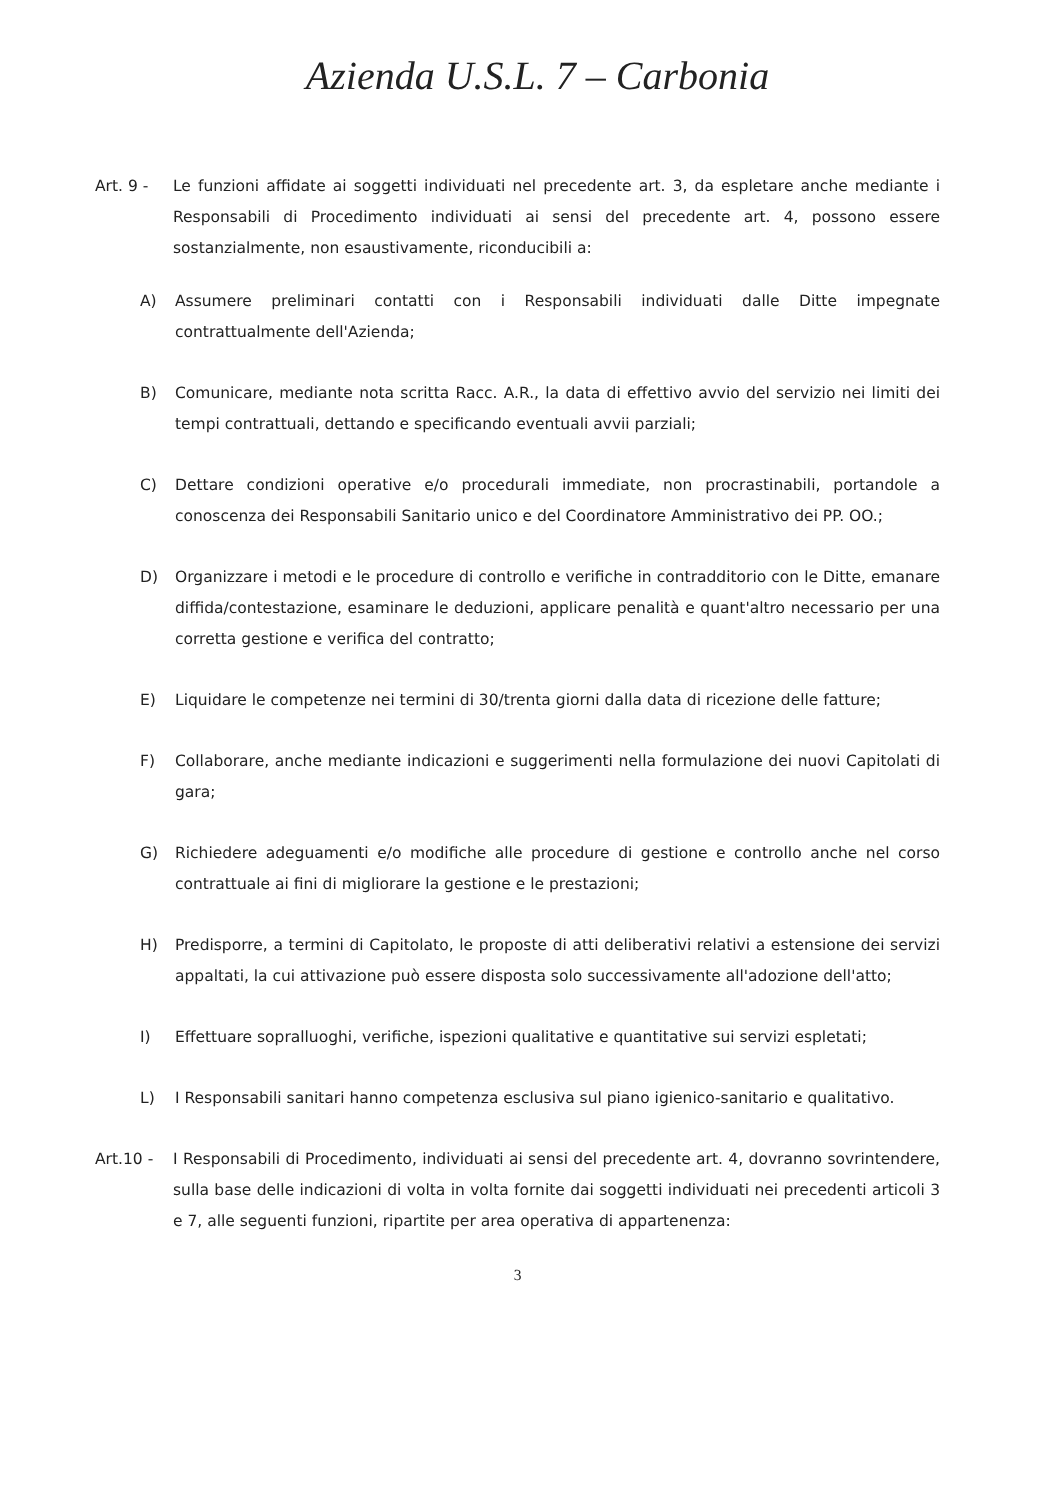Azienda U.S.L. 7 – Carbonia
Art. 9 - Le funzioni affidate ai soggetti individuati nel precedente art. 3, da espletare anche mediante i Responsabili di Procedimento individuati ai sensi del precedente art. 4, possono essere sostanzialmente, non esaustivamente, riconducibili a:
A) Assumere preliminari contatti con i Responsabili individuati dalle Ditte impegnate contrattualmente dell'Azienda;
B) Comunicare, mediante nota scritta Racc. A.R., la data di effettivo avvio del servizio nei limiti dei tempi contrattuali, dettando e specificando eventuali avvii parziali;
C) Dettare condizioni operative e/o procedurali immediate, non procrastinabili, portandole a conoscenza dei Responsabili Sanitario unico e del Coordinatore Amministrativo dei PP. OO.;
D) Organizzare i metodi e le procedure di controllo e verifiche in contradditorio con le Ditte, emanare diffida/contestazione, esaminare le deduzioni, applicare penalità e quant'altro necessario per una corretta gestione e verifica del contratto;
E) Liquidare le competenze nei termini di 30/trenta giorni dalla data di ricezione delle fatture;
F) Collaborare, anche mediante indicazioni e suggerimenti nella formulazione dei nuovi Capitolati di gara;
G) Richiedere adeguamenti e/o modifiche alle procedure di gestione e controllo anche nel corso contrattuale ai fini di migliorare la gestione e le prestazioni;
H) Predisporre, a termini di Capitolato, le proposte di atti deliberativi relativi a estensione dei servizi appaltati, la cui attivazione può essere disposta solo successivamente all'adozione dell'atto;
I) Effettuare sopralluoghi, verifiche, ispezioni qualitative e quantitative sui servizi espletati;
L) I Responsabili sanitari hanno competenza esclusiva sul piano igienico-sanitario e qualitativo.
Art.10 - I Responsabili di Procedimento, individuati ai sensi del precedente art. 4, dovranno sovrintendere, sulla base delle indicazioni di volta in volta fornite dai soggetti individuati nei precedenti articoli 3 e 7, alle seguenti funzioni, ripartite per area operativa di appartenenza:
3